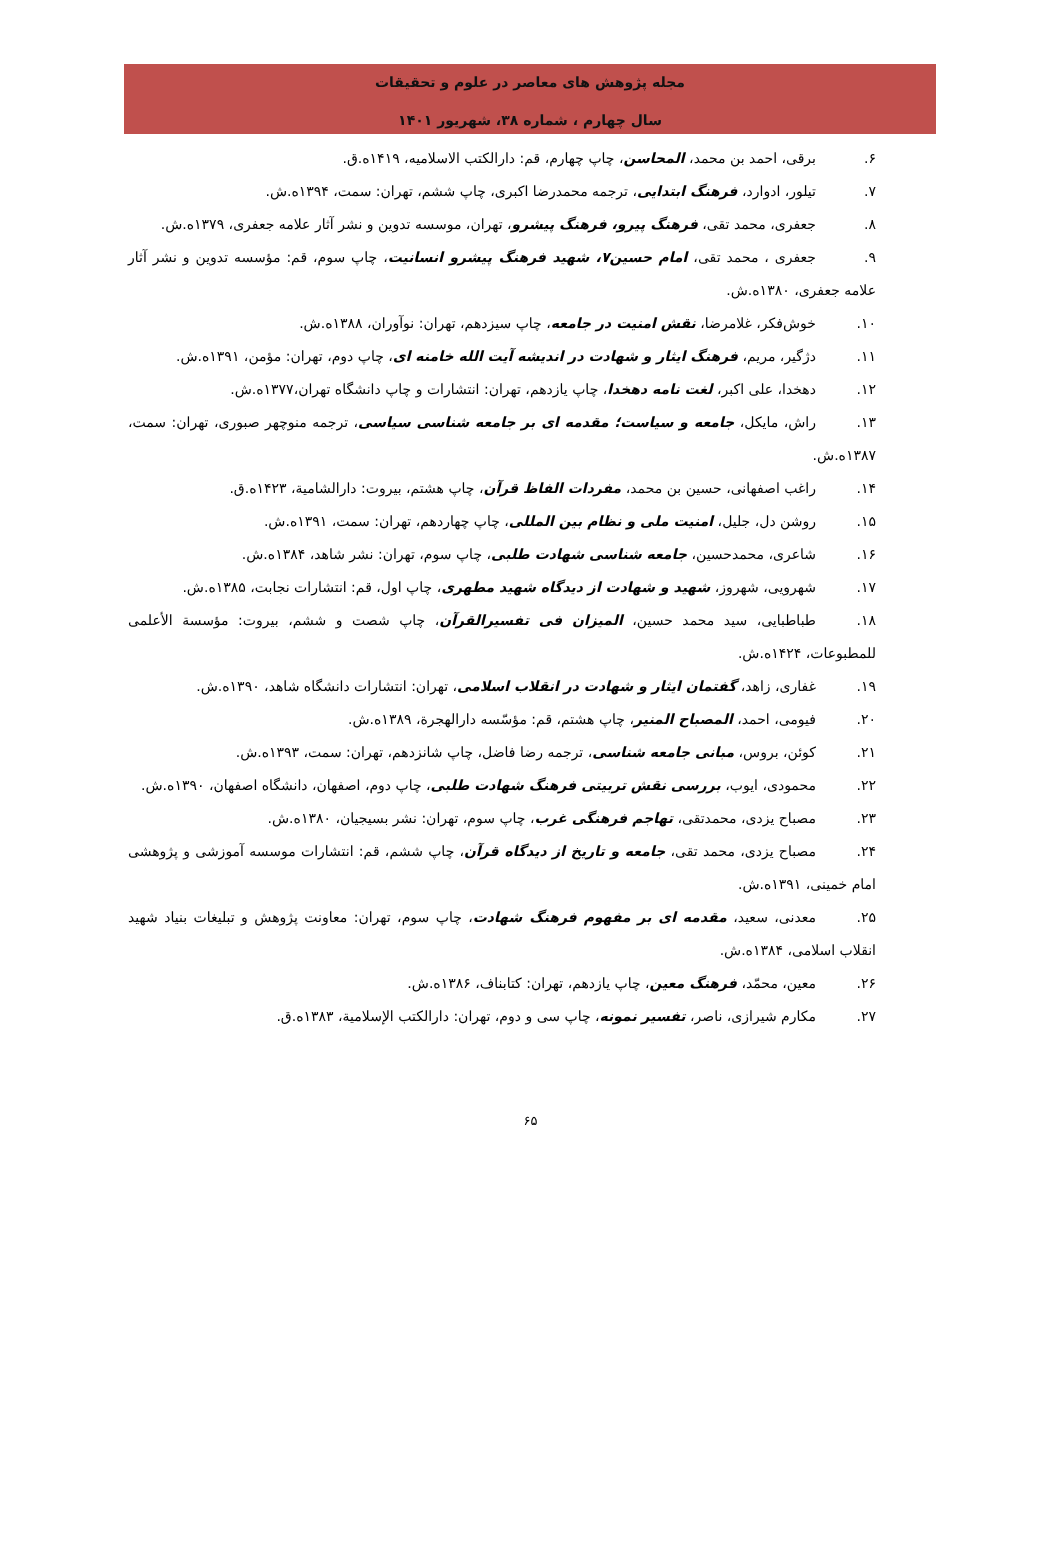مجله پژوهش های معاصر در علوم و تحقیقات
سال چهارم ، شماره ۳۸، شهریور ۱۴۰۱
۶. برقی، احمد بن محمد، المحاسن، چاپ چهارم، قم: دارالکتب الاسلامیه، ۱۴۱۹ه.ق.
۷. تیلور، ادوارد، فرهنگ ابتدایی، ترجمه محمدرضا اکبری، چاپ ششم، تهران: سمت، ۱۳۹۴ه.ش.
۸. جعفری، محمد تقی، فرهنگ پیرو، فرهنگ پیشرو، تهران، موسسه تدوین و نشر آثار علامه جعفری، ۱۳۷۹ه.ش.
۹. جعفری ، محمد تقی، امام حسین۷، شهید فرهنگ پیشرو انسانیت، چاپ سوم، قم: مؤسسه تدوین و نشر آثار علامه جعفری، ۱۳۸۰ه.ش.
۱۰. خوش‌فکر، غلامرضا، نقش امنیت در جامعه، چاپ سیزدهم، تهران: نوآوران، ۱۳۸۸ه.ش.
۱۱. دژگیر، مریم، فرهنگ ایثار و شهادت در اندیشه آیت الله خامنه ای، چاپ دوم، تهران: مؤمن، ۱۳۹۱ه.ش.
۱۲. دهخدا، علی اکبر، لغت نامه دهخدا، چاپ یازدهم، تهران: انتشارات و چاپ دانشگاه تهران،۱۳۷۷ه.ش.
۱۳. راش، مایکل، جامعه و سیاست؛ مقدمه ای بر جامعه شناسی سیاسی، ترجمه منوچهر صبوری، تهران: سمت، ۱۳۸۷ه.ش.
۱۴. راغب اصفهانی، حسین بن محمد، مفردات الفاظ قرآن، چاپ هشتم، بیروت: دارالشامیة، ۱۴۲۳ه.ق.
۱۵. روشن دل، جلیل، امنیت ملی و نظام بین المللی، چاپ چهاردهم، تهران: سمت، ۱۳۹۱ه.ش.
۱۶. شاعری، محمدحسین، جامعه شناسی شهادت طلبی، چاپ سوم، تهران: نشر شاهد، ۱۳۸۴ه.ش.
۱۷. شهرویی، شهروز، شهید و شهادت از دیدگاه شهید مطهری، چاپ اول، قم: انتشارات نجابت، ۱۳۸۵ه.ش.
۱۸. طباطبایی، سید محمد حسین، المیزان فی تفسیرالقرآن، چاپ شصت و ششم، بیروت: مؤسسة الأعلمی للمطبوعات، ۱۴۲۴ه.ش.
۱۹. غفاری، زاهد، گفتمان ایثار و شهادت در انقلاب اسلامی، تهران: انتشارات دانشگاه شاهد، ۱۳۹۰ه.ش.
۲۰. فیومی، احمد، المصباح المنیر، چاپ هشتم، قم: مؤسّسه دارالهجرة، ۱۳۸۹ه.ش.
۲۱. کوئن، بروس، مبانی جامعه شناسی، ترجمه رضا فاضل، چاپ شانزدهم، تهران: سمت، ۱۳۹۳ه.ش.
۲۲. محمودی، ایوب، بررسی نقش تربیتی فرهنگ شهادت طلبی، چاپ دوم، اصفهان، دانشگاه اصفهان، ۱۳۹۰ه.ش.
۲۳. مصباح یزدی، محمدتقی، تهاجم فرهنگی غرب، چاپ سوم، تهران: نشر بسیجیان، ۱۳۸۰ه.ش.
۲۴. مصباح یزدی، محمد تقی، جامعه و تاریخ از دیدگاه قرآن، چاپ ششم، قم: انتشارات موسسه آموزشی و پژوهشی امام خمینی، ۱۳۹۱ه.ش.
۲۵. معدنی، سعید، مقدمه ای بر مفهوم فرهنگ شهادت، چاپ سوم، تهران: معاونت پژوهش و تبلیغات بنیاد شهید انقلاب اسلامی، ۱۳۸۴ه.ش.
۲۶. معین، محمّد، فرهنگ معین، چاپ یازدهم، تهران: کتابناف، ۱۳۸۶ه.ش.
۲۷. مکارم شیرازی، ناصر، تفسیر نمونه، چاپ سی و دوم، تهران: دارالکتب الإسلامیة، ۱۳۸۳ه.ق.
۶۵